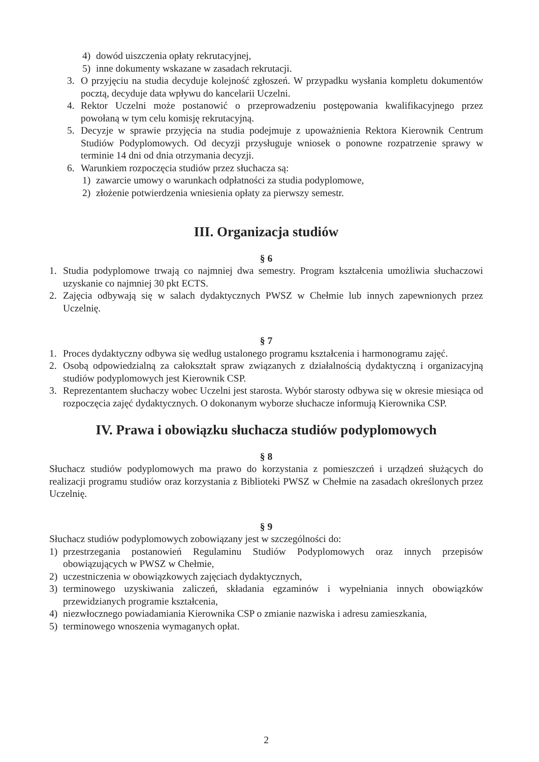4) dowód uiszczenia opłaty rekrutacyjnej,
5) inne dokumenty wskazane w zasadach rekrutacji.
3. O przyjęciu na studia decyduje kolejność zgłoszeń. W przypadku wysłania kompletu dokumentów pocztą, decyduje data wpływu do kancelarii Uczelni.
4. Rektor Uczelni może postanowić o przeprowadzeniu postępowania kwalifikacyjnego przez powołaną w tym celu komisję rekrutacyjną.
5. Decyzje w sprawie przyjęcia na studia podejmuje z upoważnienia Rektora Kierownik Centrum Studiów Podyplomowych. Od decyzji przysługuje wniosek o ponowne rozpatrzenie sprawy w terminie 14 dni od dnia otrzymania decyzji.
6. Warunkiem rozpoczęcia studiów przez słuchacza są:
1) zawarcie umowy o warunkach odpłatności za studia podyplomowe,
2) złożenie potwierdzenia wniesienia opłaty za pierwszy semestr.
III. Organizacja studiów
§ 6
1. Studia podyplomowe trwają co najmniej dwa semestry. Program kształcenia umożliwia słuchaczowi uzyskanie co najmniej 30 pkt ECTS.
2. Zajęcia odbywają się w salach dydaktycznych PWSZ w Chełmie lub innych zapewnionych przez Uczelnię.
§ 7
1. Proces dydaktyczny odbywa się według ustalonego programu kształcenia i harmonogramu zajęć.
2. Osobą odpowiedzialną za całokształt spraw związanych z działalnością dydaktyczną i organizacyjną studiów podyplomowych jest Kierownik CSP.
3. Reprezentantem słuchaczy wobec Uczelni jest starosta. Wybór starosty odbywa się w okresie miesiąca od rozpoczęcia zajęć dydaktycznych. O dokonanym wyborze słuchacze informują Kierownika CSP.
IV. Prawa i obowiązku słuchacza studiów podyplomowych
§ 8
Słuchacz studiów podyplomowych ma prawo do korzystania z pomieszczeń i urządzeń służących do realizacji programu studiów oraz korzystania z Biblioteki PWSZ w Chełmie na zasadach określonych przez Uczelnię.
§ 9
Słuchacz studiów podyplomowych zobowiązany jest w szczególności do:
1) przestrzegania postanowień Regulaminu Studiów Podyplomowych oraz innych przepisów obowiązujących w PWSZ w Chełmie,
2) uczestniczenia w obowiązkowych zajęciach dydaktycznych,
3) terminowego uzyskiwania zaliczeń, składania egzaminów i wypełniania innych obowiązków przewidzianych programie kształcenia,
4) niezwłocznego powiadamiania Kierownika CSP o zmianie nazwiska i adresu zamieszkania,
5) terminowego wnoszenia wymaganych opłat.
2